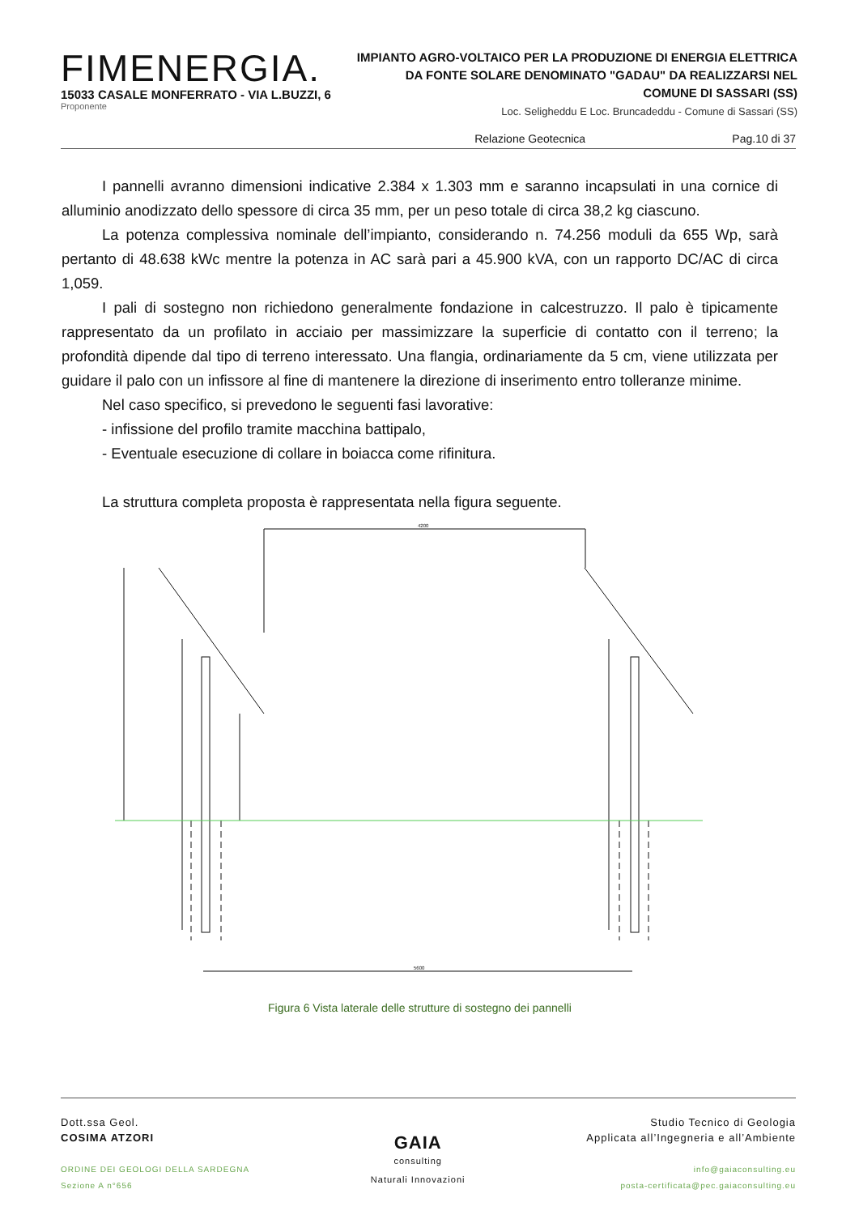FIMENERGIA.
15033 CASALE MONFERRATO - VIA L.BUZZI, 6
Proponente
IMPIANTO AGRO-VOLTAICO PER LA PRODUZIONE DI ENERGIA ELETTRICA
DA FONTE SOLARE DENOMINATO "GADAU" DA REALIZZARSI NEL
COMUNE DI SASSARI (SS)
Loc. Seligheddu E Loc. Bruncadeddu - Comune di Sassari (SS)
Relazione Geotecnica Pag.10 di 37
I pannelli avranno dimensioni indicative 2.384 x 1.303 mm e saranno incapsulati in una cornice di alluminio anodizzato dello spessore di circa 35 mm, per un peso totale di circa 38,2 kg ciascuno.
La potenza complessiva nominale dell’impianto, considerando n. 74.256 moduli da 655 Wp, sarà pertanto di 48.638 kWc mentre la potenza in AC sarà pari a 45.900 kVA, con un rapporto DC/AC di circa 1,059.
I pali di sostegno non richiedono generalmente fondazione in calcestruzzo. Il palo è tipicamente rappresentato da un profilato in acciaio per massimizzare la superficie di contatto con il terreno; la profondità dipende dal tipo di terreno interessato. Una flangia, ordinariamente da 5 cm, viene utilizzata per guidare il palo con un infissore al fine di mantenere la direzione di inserimento entro tolleranze minime.
Nel caso specifico, si prevedono le seguenti fasi lavorative:
- infissione del profilo tramite macchina battipalo,
- Eventuale esecuzione di collare in boiacca come rifinitura.
La struttura completa proposta è rappresentata nella figura seguente.
4200
5600
Figura 6 Vista laterale delle strutture di sostegno dei pannelli
Dott.ssa Geol.
COSIMA ATZORI
ORDINE DEI GEOLOGI DELLA SARDEGNA
Sezione A n°656
GAIA
consulting
Naturali Innovazioni
Studio Tecnico di Geologia
Applicata all’Ingegneria e all’Ambiente
info@gaiaconsulting.eu
posta-certificata@pec.gaiaconsulting.eu